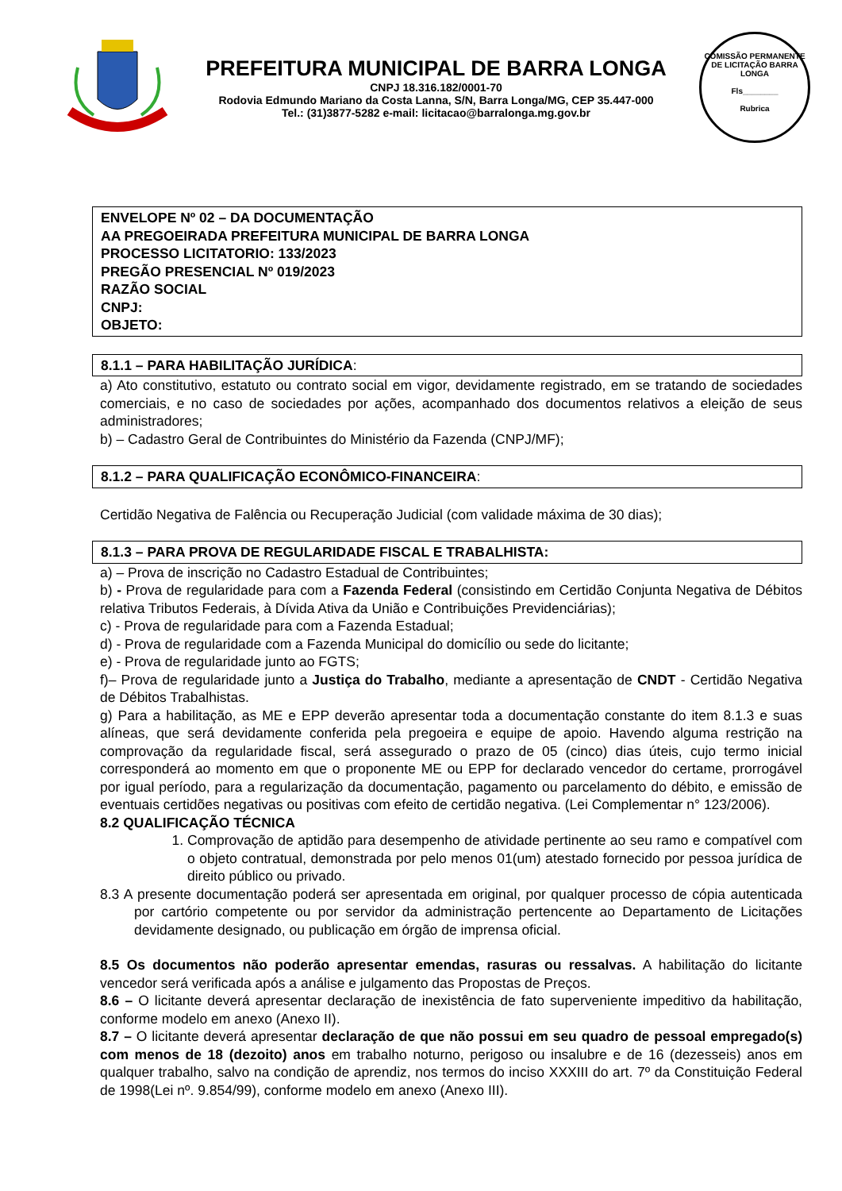PREFEITURA MUNICIPAL DE BARRA LONGA
CNPJ 18.316.182/0001-70
Rodovia Edmundo Mariano da Costa Lanna, S/N, Barra Longa/MG, CEP 35.447-000
Tel.: (31)3877-5282 e-mail: licitacao@barralonga.mg.gov.br
COMISSÃO PERMANENTE DE LICITAÇÃO BARRA LONGA
Fls________
Rubrica
ENVELOPE Nº 02 – DA DOCUMENTAÇÃO
AA PREGOEIRADA PREFEITURA MUNICIPAL DE BARRA LONGA
PROCESSO LICITATORIO: 133/2023
PREGÃO PRESENCIAL Nº 019/2023
RAZÃO SOCIAL
CNPJ:
OBJETO:
8.1.1 – PARA HABILITAÇÃO JURÍDICA:
a) Ato constitutivo, estatuto ou contrato social em vigor, devidamente registrado, em se tratando de sociedades comerciais, e no caso de sociedades por ações, acompanhado dos documentos relativos a eleição de seus administradores;
b) – Cadastro Geral de Contribuintes do Ministério da Fazenda (CNPJ/MF);
8.1.2 – PARA QUALIFICAÇÃO ECONÔMICO-FINANCEIRA:
Certidão Negativa de Falência ou Recuperação Judicial (com validade máxima de 30 dias);
8.1.3 – PARA PROVA DE REGULARIDADE FISCAL E TRABALHISTA:
a) – Prova de inscrição no Cadastro Estadual de Contribuintes;
b) - Prova de regularidade para com a Fazenda Federal (consistindo em Certidão Conjunta Negativa de Débitos relativa Tributos Federais, à Dívida Ativa da União e Contribuições Previdenciárias);
c) - Prova de regularidade para com a Fazenda Estadual;
d) - Prova de regularidade com a Fazenda Municipal do domicílio ou sede do licitante;
e) - Prova de regularidade junto ao FGTS;
f)– Prova de regularidade junto a Justiça do Trabalho, mediante a apresentação de CNDT - Certidão Negativa de Débitos Trabalhistas.
g) Para a habilitação, as ME e EPP deverão apresentar toda a documentação constante do item 8.1.3 e suas alíneas, que será devidamente conferida pela pregoeira e equipe de apoio. Havendo alguma restrição na comprovação da regularidade fiscal, será assegurado o prazo de 05 (cinco) dias úteis, cujo termo inicial corresponderá ao momento em que o proponente ME ou EPP for declarado vencedor do certame, prorrogável por igual período, para a regularização da documentação, pagamento ou parcelamento do débito, e emissão de eventuais certidões negativas ou positivas com efeito de certidão negativa. (Lei Complementar n° 123/2006).
8.2 QUALIFICAÇÃO TÉCNICA
1. Comprovação de aptidão para desempenho de atividade pertinente ao seu ramo e compatível com o objeto contratual, demonstrada por pelo menos 01(um) atestado fornecido por pessoa jurídica de direito público ou privado.
8.3 A presente documentação poderá ser apresentada em original, por qualquer processo de cópia autenticada por cartório competente ou por servidor da administração pertencente ao Departamento de Licitações devidamente designado, ou publicação em órgão de imprensa oficial.
8.5 Os documentos não poderão apresentar emendas, rasuras ou ressalvas. A habilitação do licitante vencedor será verificada após a análise e julgamento das Propostas de Preços.
8.6 – O licitante deverá apresentar declaração de inexistência de fato superveniente impeditivo da habilitação, conforme modelo em anexo (Anexo II).
8.7 – O licitante deverá apresentar declaração de que não possui em seu quadro de pessoal empregado(s) com menos de 18 (dezoito) anos em trabalho noturno, perigoso ou insalubre e de 16 (dezesseis) anos em qualquer trabalho, salvo na condição de aprendiz, nos termos do inciso XXXIII do art. 7º da Constituição Federal de 1998(Lei nº. 9.854/99), conforme modelo em anexo (Anexo III).